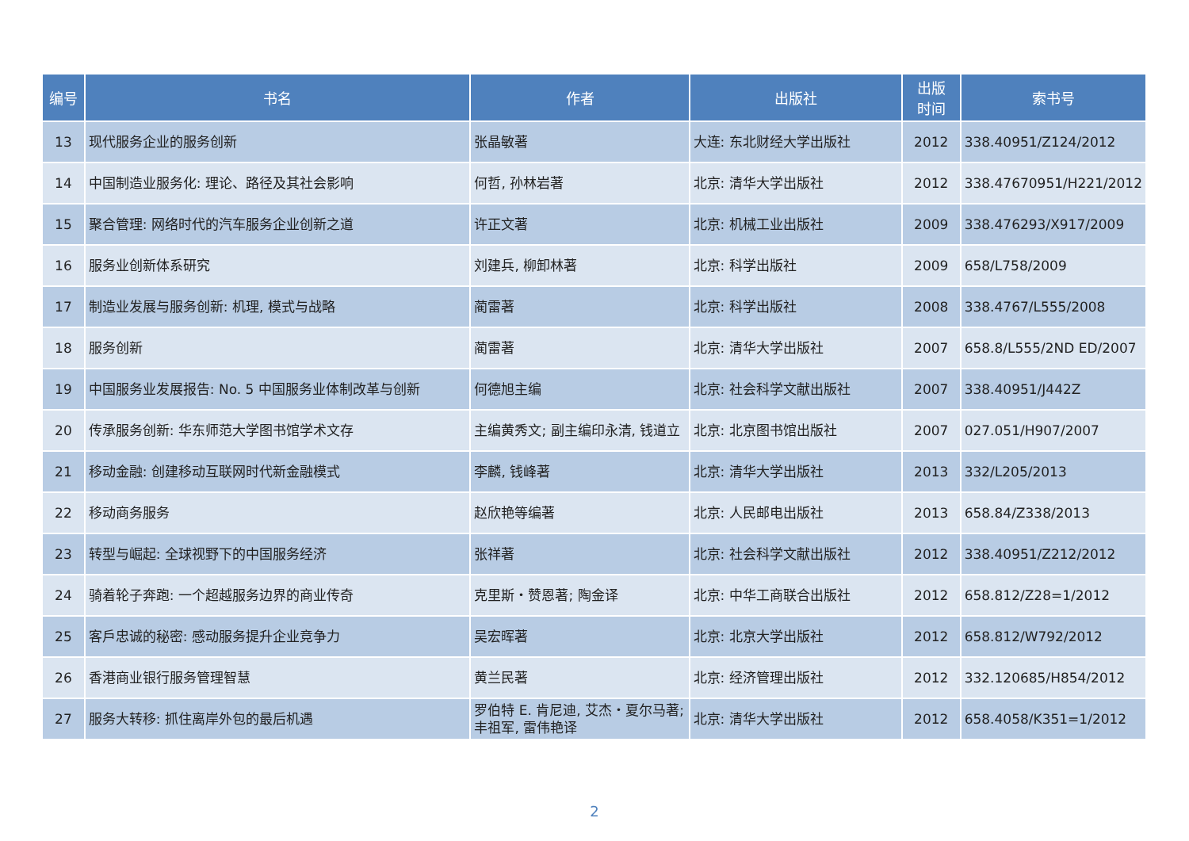| 编号 | 书名 | 作者 | 出版社 | 出版 时间 | 索书号 |
| --- | --- | --- | --- | --- | --- |
| 13 | 现代服务企业的服务创新 | 张晶敏著 | 大连: 东北财经大学出版社 | 2012 | 338.40951/Z124/2012 |
| 14 | 中国制造业服务化: 理论、路径及其社会影响 | 何哲, 孙林岩著 | 北京: 清华大学出版社 | 2012 | 338.47670951/H221/2012 |
| 15 | 聚合管理: 网络时代的汽车服务企业创新之道 | 许正文著 | 北京: 机械工业出版社 | 2009 | 338.476293/X917/2009 |
| 16 | 服务业创新体系研究 | 刘建兵, 柳卸林著 | 北京: 科学出版社 | 2009 | 658/L758/2009 |
| 17 | 制造业发展与服务创新: 机理, 模式与战略 | 蔺雷著 | 北京: 科学出版社 | 2008 | 338.4767/L555/2008 |
| 18 | 服务创新 | 蔺雷著 | 北京: 清华大学出版社 | 2007 | 658.8/L555/2ND ED/2007 |
| 19 | 中国服务业发展报告: No. 5 中国服务业体制改革与创新 | 何德旭主编 | 北京: 社会科学文献出版社 | 2007 | 338.40951/J442Z |
| 20 | 传承服务创新: 华东师范大学图书馆学术文存 | 主编黄秀文; 副主编印永清, 钱道立 | 北京: 北京图书馆出版社 | 2007 | 027.051/H907/2007 |
| 21 | 移动金融: 创建移动互联网时代新金融模式 | 李麟, 钱峰著 | 北京: 清华大学出版社 | 2013 | 332/L205/2013 |
| 22 | 移动商务服务 | 赵欣艳等编著 | 北京: 人民邮电出版社 | 2013 | 658.84/Z338/2013 |
| 23 | 转型与崛起: 全球视野下的中国服务经济 | 张祥著 | 北京: 社会科学文献出版社 | 2012 | 338.40951/Z212/2012 |
| 24 | 骑着轮子奔跑: 一个超越服务边界的商业传奇 | 克里斯・赞恩著; 陶金译 | 北京: 中华工商联合出版社 | 2012 | 658.812/Z28=1/2012 |
| 25 | 客戶忠诚的秘密: 感动服务提升企业竞争力 | 吴宏晖著 | 北京: 北京大学出版社 | 2012 | 658.812/W792/2012 |
| 26 | 香港商业银行服务管理智慧 | 黄兰民著 | 北京: 经济管理出版社 | 2012 | 332.120685/H854/2012 |
| 27 | 服务大转移: 抓住离岸外包的最后机遇 | 罗伯特 E. 肯尼迪, 艾杰・夏尔马著; 丰祖军, 雷伟艳译 | 北京: 清华大学出版社 | 2012 | 658.4058/K351=1/2012 |
2